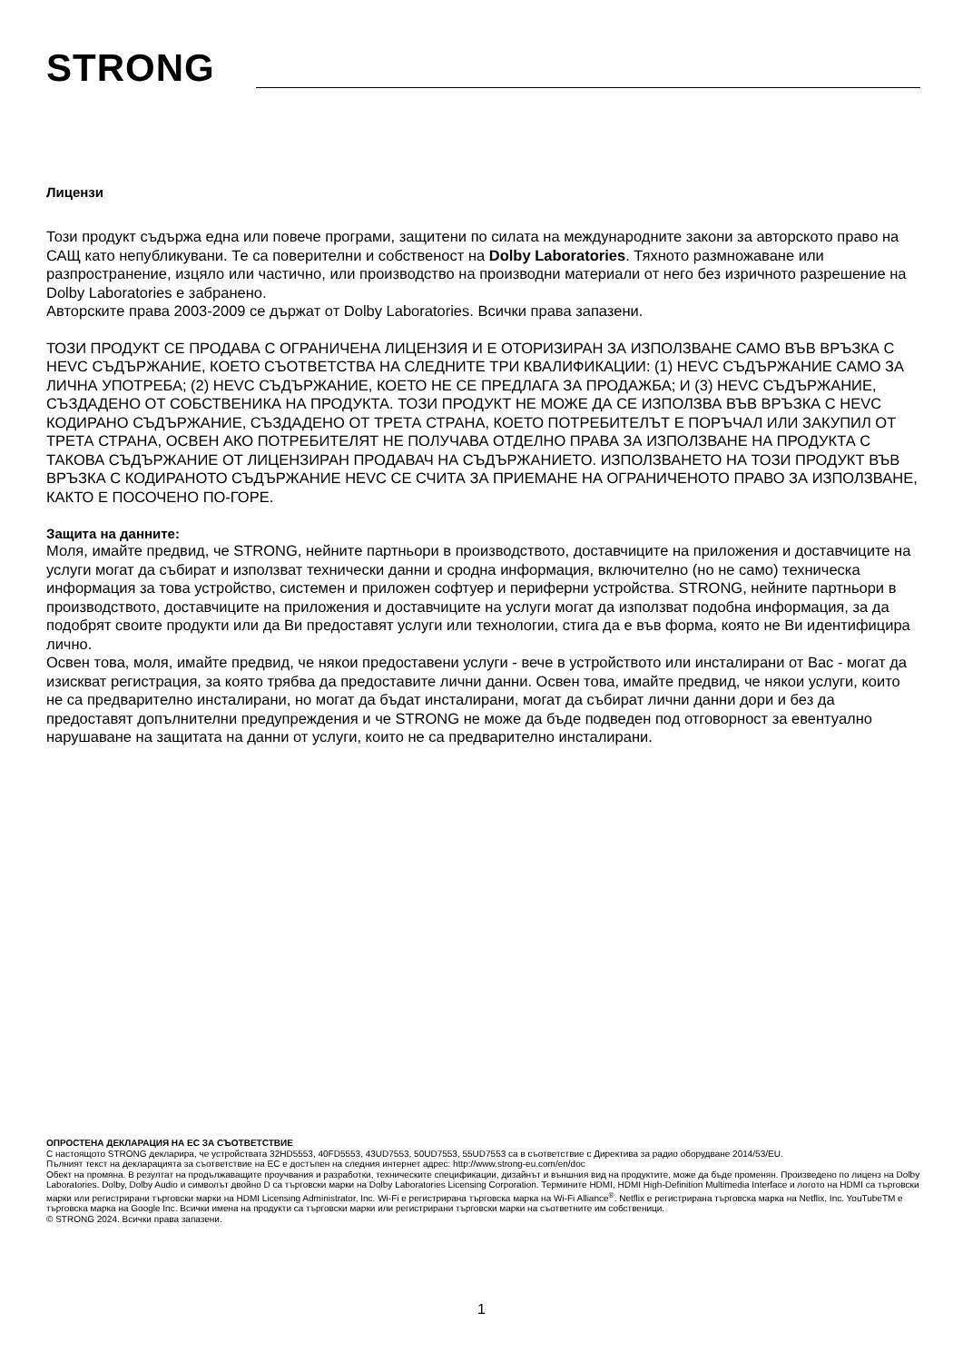STRONG
Лицензи
Този продукт съдържа една или повече програми, защитени по силата на международните закони за авторското право на САЩ като непубликувани. Те са поверителни и собственост на Dolby Laboratories. Тяхното размножаване или разпространение, изцяло или частично, или производство на производни материали от него без изричното разрешение на Dolby Laboratories е забранено.
Авторските права 2003-2009 се държат от Dolby Laboratories. Всички права запазени.
ТОЗИ ПРОДУКТ СЕ ПРОДАВА С ОГРАНИЧЕНА ЛИЦЕНЗИЯ И Е ОТОРИЗИРАН ЗА ИЗПОЛЗВАНЕ САМО ВЪВ ВРЪЗКА С HEVC СЪДЪРЖАНИЕ, КОЕТО СЪОТВЕТСТВА НА СЛЕДНИТЕ ТРИ КВАЛИФИКАЦИИ: (1) HEVC СЪДЪРЖАНИЕ САМО ЗА ЛИЧНА УПОТРЕБА; (2) HEVC СЪДЪРЖАНИЕ, КОЕТО НЕ СЕ ПРЕДЛАГА ЗА ПРОДАЖБА; И (3) HEVC СЪДЪРЖАНИЕ, СЪЗДАДЕНО ОТ СОБСТВЕНИКА НА ПРОДУКТА. ТОЗИ ПРОДУКТ НЕ МОЖЕ ДА СЕ ИЗПОЛЗВА ВЪВ ВРЪЗКА С HEVC КОДИРАНО СЪДЪРЖАНИЕ, СЪЗДАДЕНО ОТ ТРЕТА СТРАНА, КОЕТО ПОТРЕБИТЕЛЪТ Е ПОРЪЧАЛ ИЛИ ЗАКУПИЛ ОТ ТРЕТА СТРАНА, ОСВЕН АКО ПОТРЕБИТЕЛЯТ НЕ ПОЛУЧАВА ОТДЕЛНО ПРАВА ЗА ИЗПОЛЗВАНЕ НА ПРОДУКТА С ТАКОВА СЪДЪРЖАНИЕ ОТ ЛИЦЕНЗИРАН ПРОДАВАЧ НА СЪДЪРЖАНИЕТО. ИЗПОЛЗВАНЕТО НА ТОЗИ ПРОДУКТ ВЪВ ВРЪЗКА С КОДИРАНОТО СЪДЪРЖАНИЕ HEVC СЕ СЧИТА ЗА ПРИЕМАНЕ НА ОГРАНИЧЕНОТО ПРАВО ЗА ИЗПОЛЗВАНЕ, КАКТО Е ПОСОЧЕНО ПО-ГОРЕ.
Защита на данните:
Моля, имайте предвид, че STRONG, нейните партньори в производството, доставчиците на приложения и доставчиците на услуги могат да събират и използват технически данни и сродна информация, включително (но не само) техническа информация за това устройство, системен и приложен софтуер и периферни устройства. STRONG, нейните партньори в производството, доставчиците на приложения и доставчиците на услуги могат да използват подобна информация, за да подобрят своите продукти или да Ви предоставят услуги или технологии, стига да е във форма, която не Ви идентифицира лично.
Освен това, моля, имайте предвид, че някои предоставени услуги - вече в устройството или инсталирани от Вас - могат да изискват регистрация, за която трябва да предоставите лични данни. Освен това, имайте предвид, че някои услуги, които не са предварително инсталирани, но могат да бъдат инсталирани, могат да събират лични данни дори и без да предоставят допълнителни предупреждения и че STRONG не може да бъде подведен под отговорност за евентуално нарушаване на защитата на данни от услуги, които не са предварително инсталирани.
ОПРОСТЕНА ДЕКЛАРАЦИЯ НА ЕС ЗА СЪОТВЕТСТВИЕ
С настоящото STRONG декларира, че устройствата 32HD5553, 40FD5553, 43UD7553, 50UD7553, 55UD7553 са в съответствие с Директива за радио оборудване 2014/53/EU.
Пълният текст на декларацията за съответствие на ЕС е достъпен на следния интернет адрес: http://www.strong-eu.com/en/doc
Обект на промяна. В резултат на продължаващите проучвания и разработки, техническите спецификации, дизайнът и външния вид на продуктите, може да бъде променян. Произведено по лиценз на Dolby Laboratories. Dolby, Dolby Audio и символът двойно D са търговски марки на Dolby Laboratories Licensing Corporation. Термините HDMI, HDMI High-Definition Multimedia Interface и логото на HDMI са търговски марки или регистрирани търговски марки на HDMI Licensing Administrator, Inc. Wi-Fi е регистрирана търговска марка на Wi-Fi Alliance<sup>®</sup>. Netflix е регистрирана търговска марка на Netflix, Inc. YouTubeTM е търговска марка на Google Inc. Всички имена на продукти са търговски марки или регистрирани търговски марки на съответните им собственици.
© STRONG 2024. Всички права запазени.
1